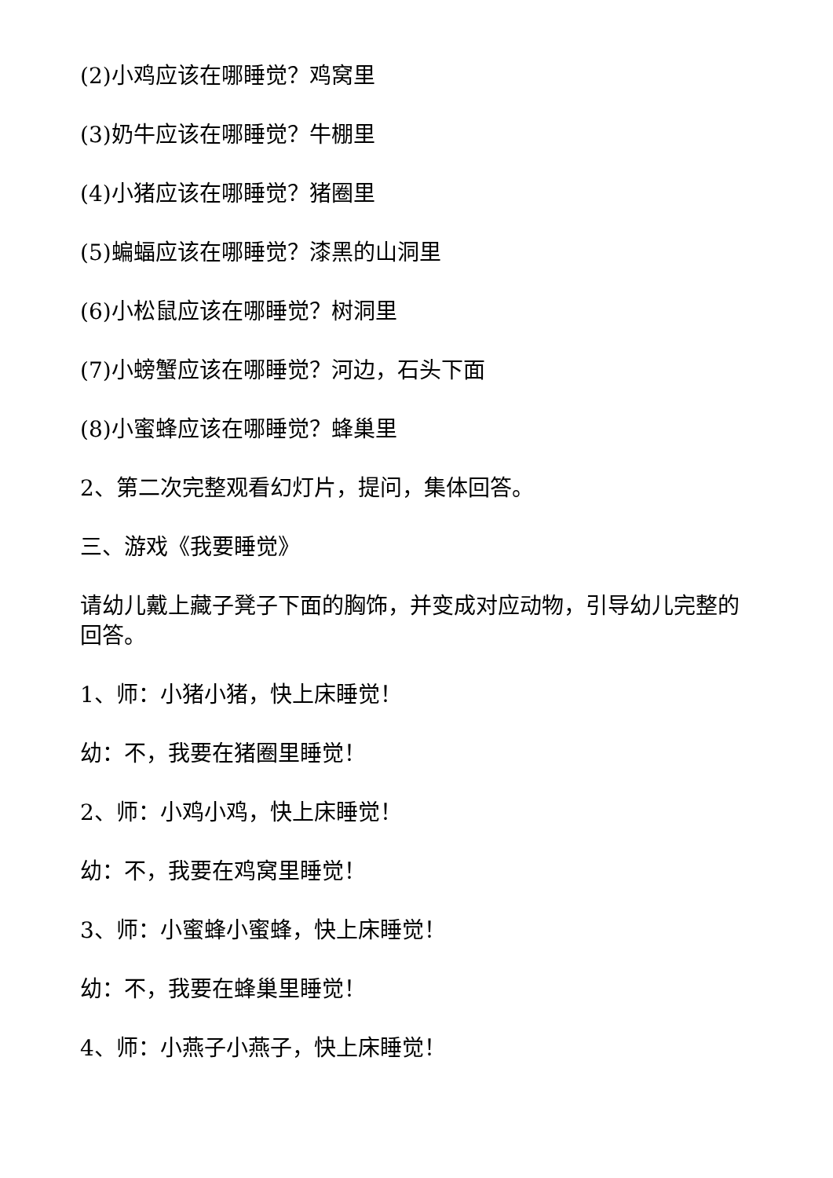(2)小鸡应该在哪睡觉？鸡窝里
(3)奶牛应该在哪睡觉？牛棚里
(4)小猪应该在哪睡觉？猪圈里
(5)蝙蝠应该在哪睡觉？漆黑的山洞里
(6)小松鼠应该在哪睡觉？树洞里
(7)小螃蟹应该在哪睡觉？河边，石头下面
(8)小蜜蜂应该在哪睡觉？蜂巢里
2、第二次完整观看幻灯片，提问，集体回答。
三、游戏《我要睡觉》
请幼儿戴上藏子凳子下面的胸饰，并变成对应动物，引导幼儿完整的回答。
1、师：小猪小猪，快上床睡觉！
幼：不，我要在猪圈里睡觉！
2、师：小鸡小鸡，快上床睡觉！
幼：不，我要在鸡窝里睡觉！
3、师：小蜜蜂小蜜蜂，快上床睡觉！
幼：不，我要在蜂巢里睡觉！
4、师：小燕子小燕子，快上床睡觉！